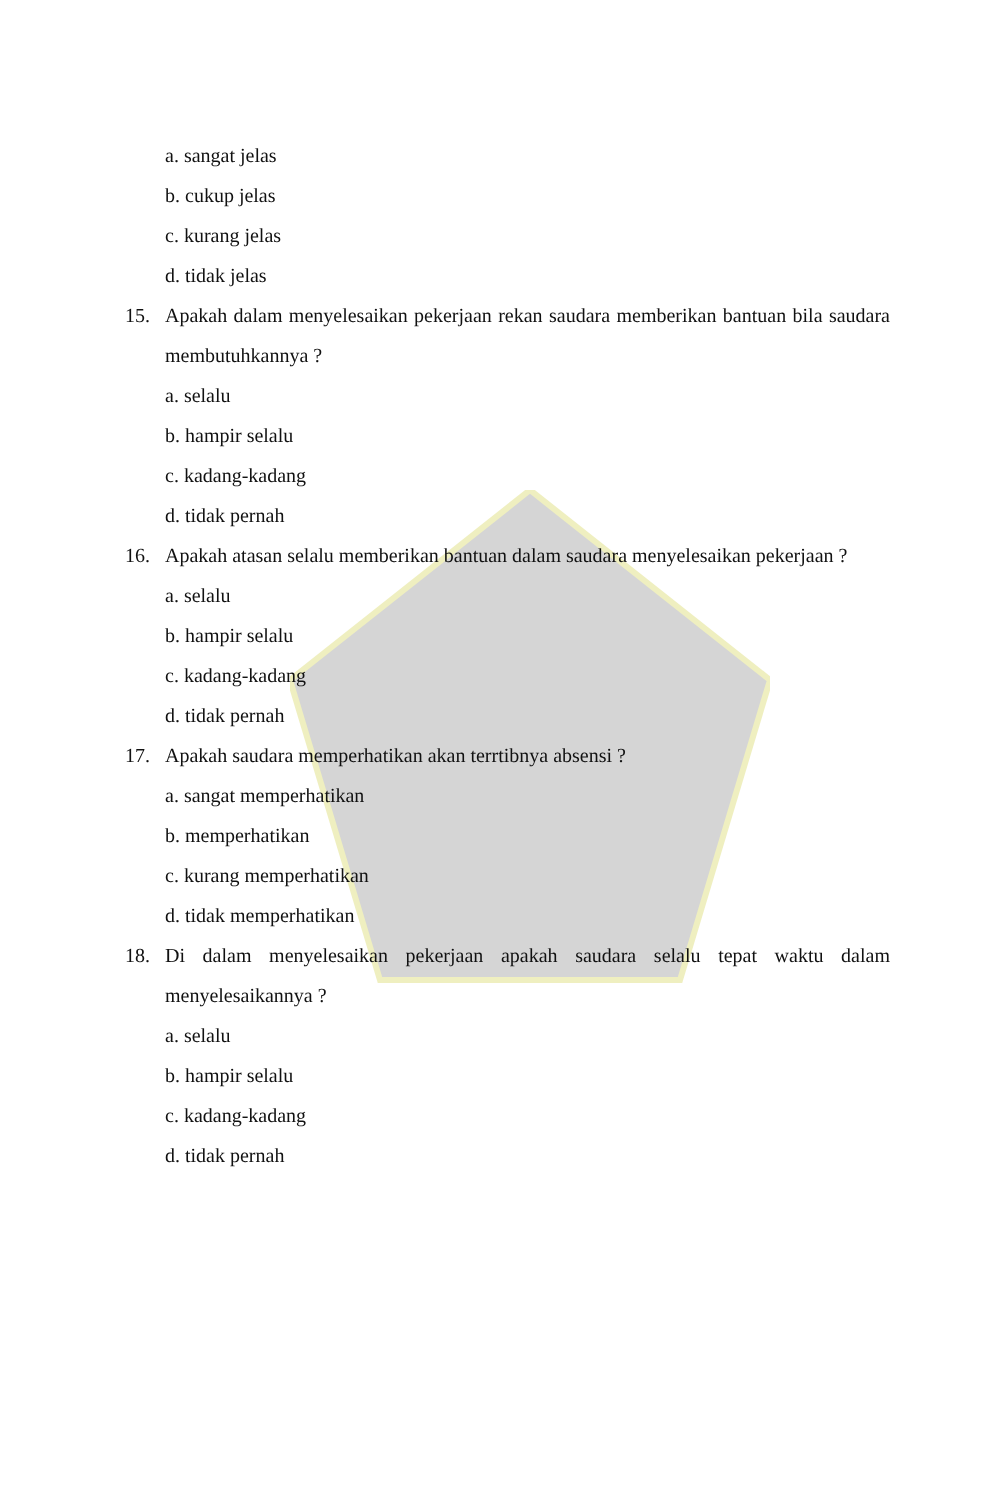a. sangat jelas
b. cukup jelas
c. kurang jelas
d. tidak jelas
15. Apakah dalam menyelesaikan pekerjaan rekan saudara memberikan bantuan bila saudara membutuhkannya ?
a. selalu
b. hampir selalu
c. kadang-kadang
d. tidak pernah
16. Apakah atasan selalu memberikan bantuan dalam saudara menyelesaikan pekerjaan ?
a. selalu
b. hampir selalu
c. kadang-kadang
d. tidak pernah
17. Apakah saudara memperhatikan akan terrtibnya absensi ?
a. sangat memperhatikan
b. memperhatikan
c. kurang memperhatikan
d. tidak memperhatikan
18. Di dalam menyelesaikan pekerjaan apakah saudara selalu tepat waktu dalam menyelesaikannya ?
a. selalu
b. hampir selalu
c. kadang-kadang
d. tidak pernah